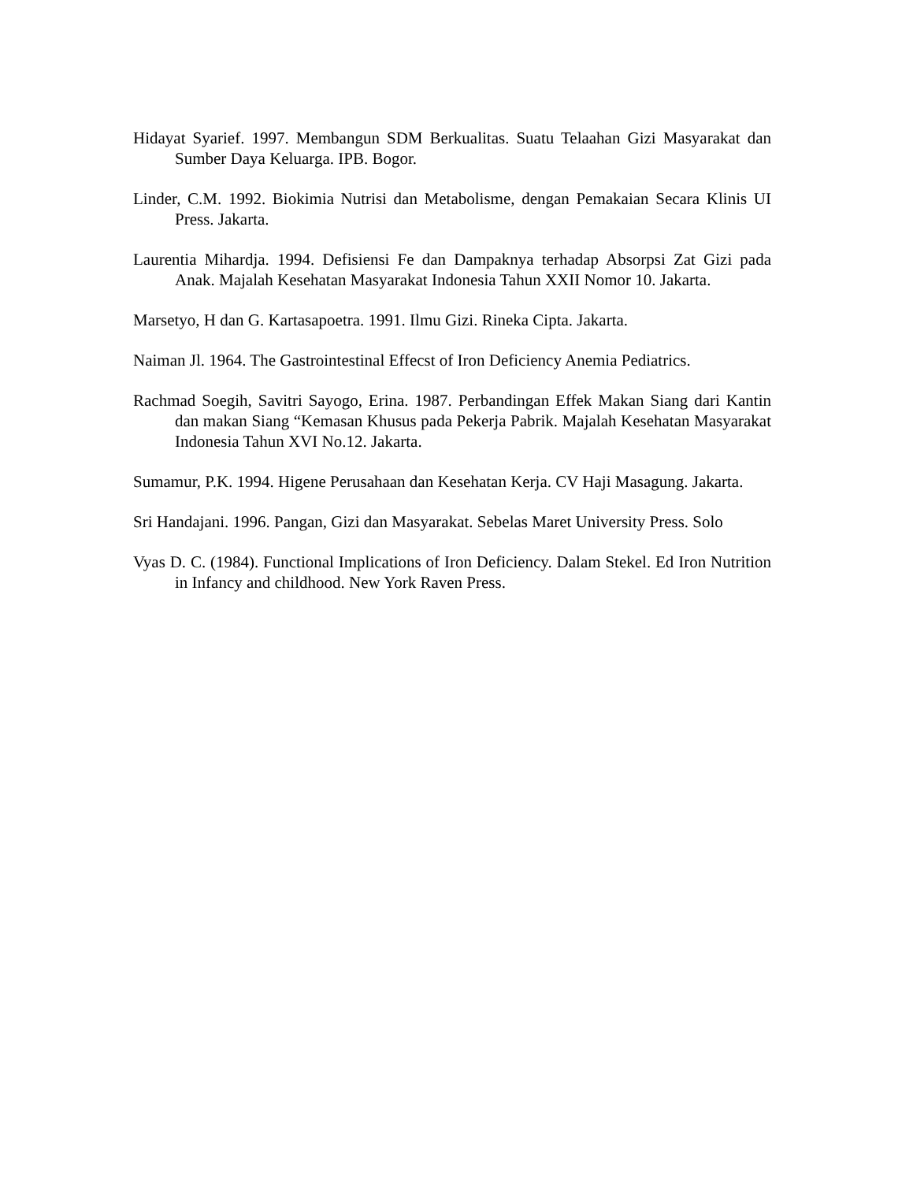Hidayat Syarief. 1997. Membangun SDM Berkualitas. Suatu Telaahan Gizi Masyarakat dan Sumber Daya Keluarga. IPB. Bogor.
Linder, C.M. 1992. Biokimia Nutrisi dan Metabolisme, dengan Pemakaian Secara Klinis UI Press. Jakarta.
Laurentia Mihardja. 1994. Defisiensi Fe dan Dampaknya terhadap Absorpsi Zat Gizi pada Anak. Majalah Kesehatan Masyarakat Indonesia Tahun XXII Nomor 10. Jakarta.
Marsetyo, H dan G. Kartasapoetra. 1991. Ilmu Gizi. Rineka Cipta. Jakarta.
Naiman Jl. 1964. The Gastrointestinal Effecst of Iron Deficiency Anemia Pediatrics.
Rachmad Soegih, Savitri Sayogo, Erina. 1987. Perbandingan Effek Makan Siang dari Kantin dan makan Siang “Kemasan Khusus pada Pekerja Pabrik. Majalah Kesehatan Masyarakat Indonesia Tahun XVI No.12. Jakarta.
Sumamur, P.K. 1994. Higene Perusahaan dan Kesehatan Kerja. CV Haji Masagung. Jakarta.
Sri Handajani. 1996. Pangan, Gizi dan Masyarakat. Sebelas Maret University Press. Solo
Vyas D. C. (1984). Functional Implications of Iron Deficiency. Dalam Stekel. Ed Iron Nutrition in Infancy and childhood. New York Raven Press.